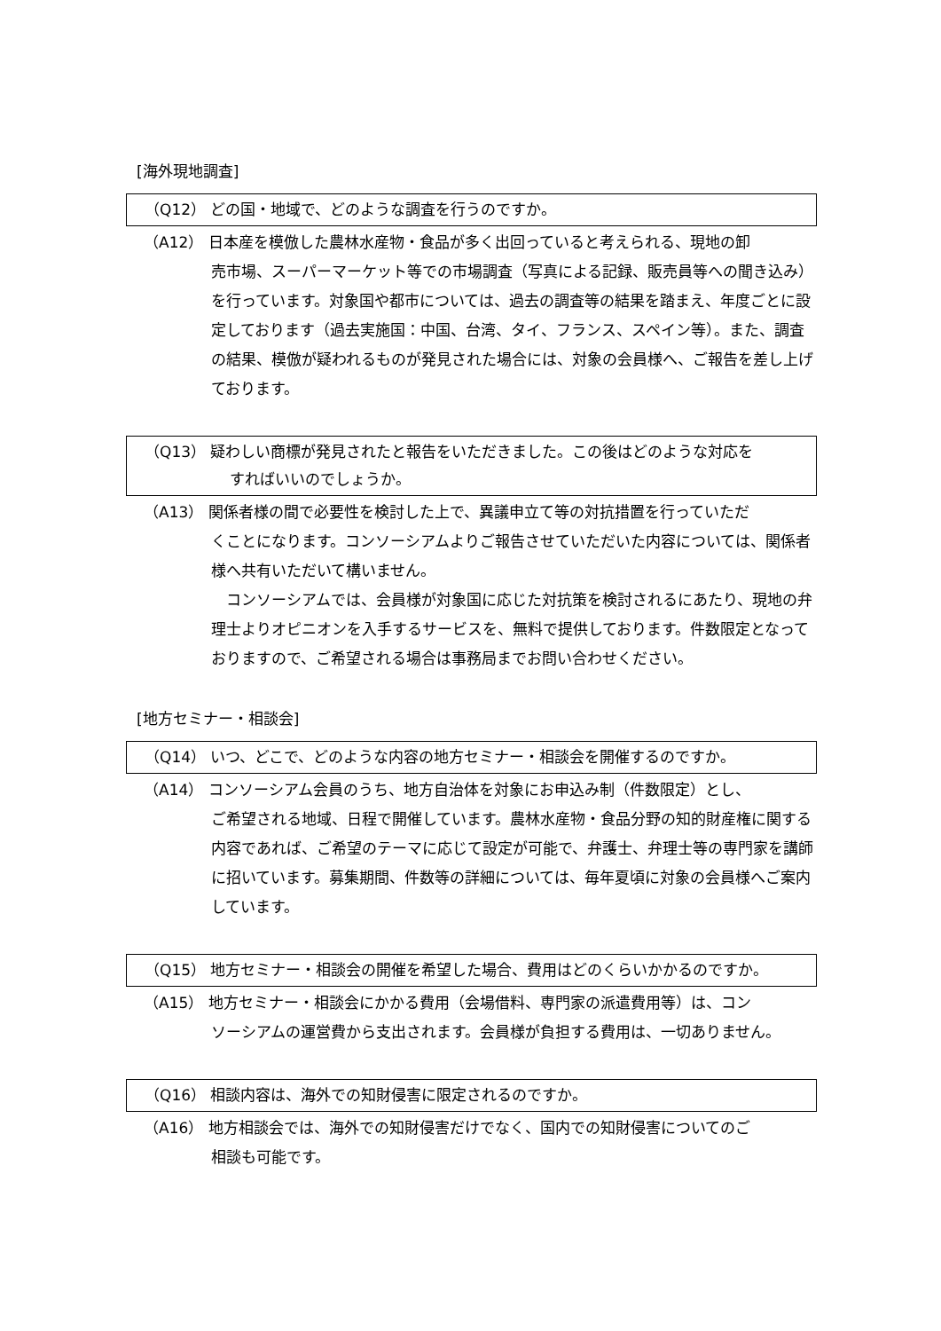[海外現地調査]
（Q12） どの国・地域で、どのような調査を行うのですか。
（A12） 日本産を模倣した農林水産物・食品が多く出回っていると考えられる、現地の卸
売市場、スーパーマーケット等での市場調査（写真による記録、販売員等への聞き込み）を行っています。対象国や都市については、過去の調査等の結果を踏まえ、年度ごとに設定しております（過去実施国：中国、台湾、タイ、フランス、スペイン等）。また、調査の結果、模倣が疑われるものが発見された場合には、対象の会員様へ、ご報告を差し上げております。
（Q13） 疑わしい商標が発見されたと報告をいただきました。この後はどのような対応を
すればいいのでしょうか。
（A13） 関係者様の間で必要性を検討した上で、異議申立て等の対抗措置を行っていただ
くことになります。コンソーシアムよりご報告させていただいた内容については、関係者様へ共有いただいて構いません。
　コンソーシアムでは、会員様が対象国に応じた対抗策を検討されるにあたり、現地の弁理士よりオピニオンを入手するサービスを、無料で提供しております。件数限定となっておりますので、ご希望される場合は事務局までお問い合わせください。
[地方セミナー・相談会]
（Q14） いつ、どこで、どのような内容の地方セミナー・相談会を開催するのですか。
（A14） コンソーシアム会員のうち、地方自治体を対象にお申込み制（件数限定）とし、
ご希望される地域、日程で開催しています。農林水産物・食品分野の知的財産権に関する内容であれば、ご希望のテーマに応じて設定が可能で、弁護士、弁理士等の専門家を講師に招いています。募集期間、件数等の詳細については、毎年夏頃に対象の会員様へご案内しています。
（Q15） 地方セミナー・相談会の開催を希望した場合、費用はどのくらいかかるのですか。
（A15） 地方セミナー・相談会にかかる費用（会場借料、専門家の派遣費用等）は、コン
ソーシアムの運営費から支出されます。会員様が負担する費用は、一切ありません。
（Q16） 相談内容は、海外での知財侵害に限定されるのですか。
（A16） 地方相談会では、海外での知財侵害だけでなく、国内での知財侵害についてのご
相談も可能です。